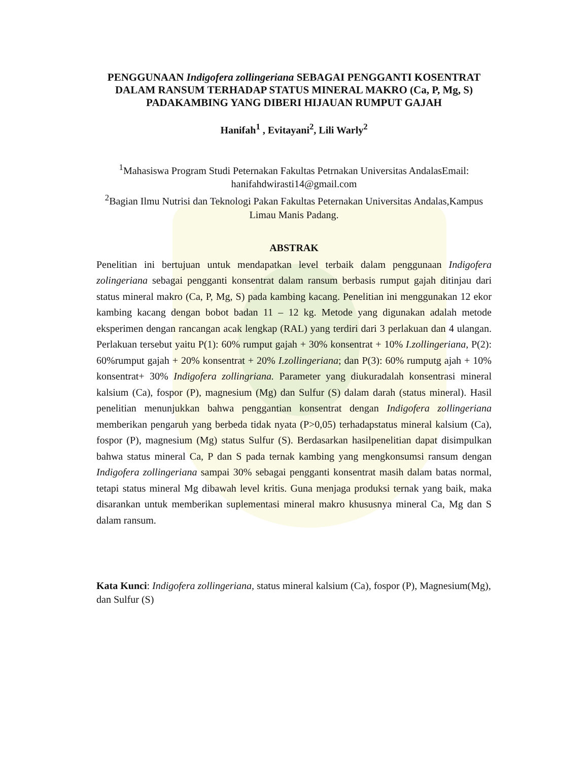PENGGUNAAN Indigofera zollingeriana SEBAGAI PENGGANTI KOSENTRAT DALAM RANSUM TERHADAP STATUS MINERAL MAKRO (Ca, P, Mg, S) PADAKAMBING YANG DIBERI HIJAUAN RUMPUT GAJAH
Hanifah<sup>1</sup> , Evitayani<sup>2</sup>, Lili Warly<sup>2</sup>
<sup>1</sup> Mahasiswa Program Studi Peternakan Fakultas Petrnakan Universitas AndalasEmail: hanifahdwirasti14@gmail.com
<sup>2</sup> Bagian Ilmu Nutrisi dan Teknologi Pakan Fakultas Peternakan Universitas Andalas,Kampus Limau Manis Padang.
ABSTRAK
Penelitian ini bertujuan untuk mendapatkan level terbaik dalam penggunaan Indigofera zolingeriana sebagai pengganti konsentrat dalam ransum berbasis rumput gajah ditinjau dari status mineral makro (Ca, P, Mg, S) pada kambing kacang. Penelitian ini menggunakan 12 ekor kambing kacang dengan bobot badan 11 – 12 kg. Metode yang digunakan adalah metode eksperimen dengan rancangan acak lengkap (RAL) yang terdiri dari 3 perlakuan dan 4 ulangan. Perlakuan tersebut yaitu P(1): 60% rumput gajah + 30% konsentrat + 10% I.zollingeriana, P(2): 60%rumput gajah + 20% konsentrat + 20% I.zollingeriana; dan P(3): 60% rumputg ajah + 10% konsentrat+ 30% Indigofera zollingriana. Parameter yang diukuradalah konsentrasi mineral kalsium (Ca), fospor (P), magnesium (Mg) dan Sulfur (S) dalam darah (status mineral). Hasil penelitian menunjukkan bahwa penggantian konsentrat dengan Indigofera zollingeriana memberikan pengaruh yang berbeda tidak nyata (P>0,05) terhadapstatus mineral kalsium (Ca), fospor (P), magnesium (Mg) status Sulfur (S). Berdasarkan hasilpenelitian dapat disimpulkan bahwa status mineral Ca, P dan S pada ternak kambing yang mengkonsumsi ransum dengan Indigofera zollingeriana sampai 30% sebagai pengganti konsentrat masih dalam batas normal, tetapi status mineral Mg dibawah level kritis. Guna menjaga produksi ternak yang baik, maka disarankan untuk memberikan suplementasi mineral makro khususnya mineral Ca, Mg dan S dalam ransum.
Kata Kunci: Indigofera zollingeriana, status mineral kalsium (Ca), fospor (P), Magnesium(Mg), dan Sulfur (S)